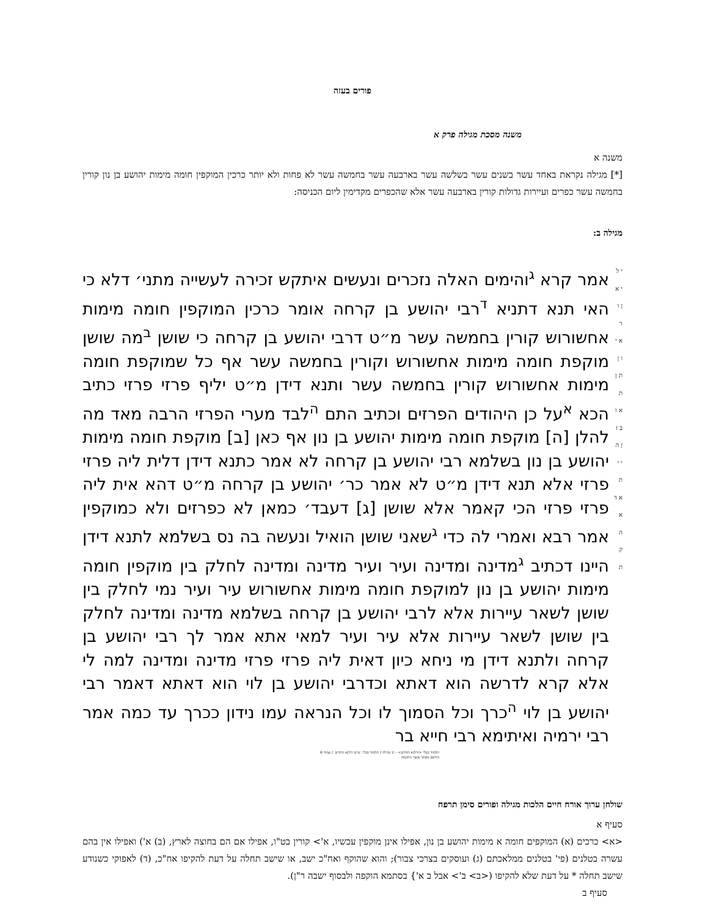פורים בעזה
משנה מסכת מגילה פרק א
משנה א
[*] מגילה נקראת באחד עשר בשנים עשר בשלשה עשר בארבעה עשר בחמשה עשר לא פחות ולא יותר כרכין המוקפין חומה מימות יהושע בן נון קורין בחמשה עשר כפרים ועיירות גדולות קורין בארבעה עשר אלא שהכפרים מקדימין ליום הכניסה:
מגילה ב:
י ל י א ן ו ר א י ו ן ת ן ת א ו ב ז ן ה י י ת א ד א ה ק ת
אמר קרא <sup>ג</sup>והימים האלה נזכרים ונעשים איתקש זכירה לעשייה מתני׳ דלא כי האי תנא דתניא <sup>ד</sup>רבי יהושע בן קרחה אומר כרכין המוקפין חומה מימות אחשורוש קורין בחמשה עשר מ״ט דרבי יהושע בן קרחה כי שושן <sup>ב</sup>מה שושן מוקפת חומה מימות אחשורוש וקורין בחמשה עשר אף כל שמוקפת חומה מימות אחשורוש קורין בחמשה עשר ותנא דידן מ״ט יליף פרזי פרזי כתיב הכא <sup>א</sup>על כן היהודים הפרזים וכתיב התם <sup>ה</sup>לבד מערי הפרזי הרבה מאד מה להלן [ה] מוקפת חומה מימות יהושע בן נון אף כאן [ב] מוקפת חומה מימות יהושע בן נון בשלמא רבי יהושע בן קרחה לא אמר כתנא דידן דלית ליה פרזי פרזי אלא תנא דידן מ״ט לא אמר כר׳ יהושע בן קרחה מ״ט דהא אית ליה פרזי פרזי הכי קאמר אלא שושן [ג] דעבד׳ כמאן לא כפרזים ולא כמוקפין אמר רבא ואמרי לה כדי <sup>ג</sup>שאני שושן הואיל ונעשה בה נס בשלמא לתנא דידן היינו דכתיב <sup>ג</sup>מדינה ומדינה ועיר ועיר מדינה ומדינה לחלק בין מוקפין חומה מימות יהושע בן נון למוקפת חומה מימות אחשורוש עיר ועיר נמי לחלק בין שושן לשאר עיירות אלא לרבי יהושע בן קרחה בשלמא מדינה ומדינה לחלק בין שושן לשאר עיירות אלא עיר ועיר למאי אתא אמר לך רבי יהושע בן קרחה ולתנא דידן מי ניחא כיון דאית ליה פרזי פרזי מדינה ומדינה למה לי אלא קרא לדרשה הוא דאתא וכדרבי יהושע בן לוי הוא דאתא דאמר רבי יהושע בן לוי <sup>ה</sup>כרך וכל הסמוך לו וכל הנראה עמו נידון ככרך עד כמה אמר רבי ירמיה ואיתימא רבי חייא בר
תלמוד בבלי <ווילנא החדש> - יב מגילה / תלמוד בבלי. ש״ס ווילנא החדש. / עמוד 6
הודפס מאתר אוצר החכמה
שולחן ערוך אורח חיים הלכות מגילה ופורים סימן תרפח
סעיף א
<א> כרכים (א) המוקפים חומה א מימות יהושע בן נון, אפילו אינן מוקפין עכשיו, א'> קורין בט"ו, אפילו אם הם בחוצה לארץ, (ב) א') ואפילו אין בהם עשרה בטלנים (פי' בטלנים ממלאכתם (ג) ועוסקים בצרכי צבור); והוא שהוקף ואח"כ ישב, או שישב תחלה על דעת להקיפו אח"כ, (ד) לאפוקי כשנודע שישב תחלה * על דעת שלא להקיפו (<ב> ב'> אבל ב א'} בסתמא הוקפה ולבסוף ישבה ר"ן).
סעיף ב